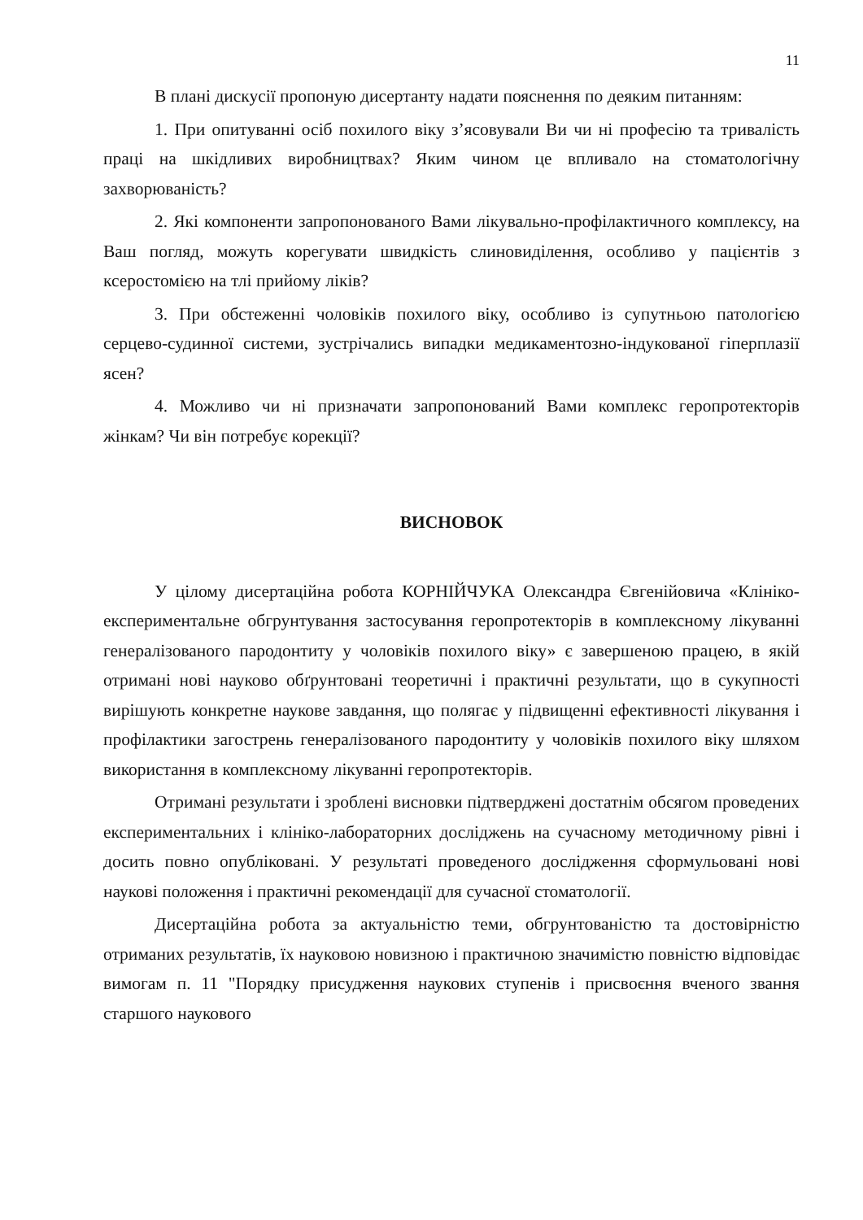11
В плані дискусії пропоную дисертанту надати пояснення по деяким питанням:
1. При опитуванні осіб похилого віку з’ясовували Ви чи ні професію та тривалість праці на шкідливих виробництвах? Яким чином це впливало на стоматологічну захворюваність?
2. Які компоненти запропонованого Вами лікувально-профілактичного комплексу, на Ваш погляд, можуть корегувати швидкість слиновиділення, особливо у пацієнтів з ксеростомією на тлі прийому ліків?
3. При обстеженні чоловіків похилого віку, особливо із супутньою патологією серцево-судинної системи, зустрічались випадки медикаментозно-індукованої гіперплазії ясен?
4. Можливо чи ні призначати запропонований Вами комплекс геропротекторів жінкам? Чи він потребує корекції?
ВИСНОВОК
У цілому дисертаційна робота КОРНІЙЧУКА Олександра Євгенійовича «Клініко-експериментальне обгрунтування застосування геропротекторів в комплексному лікуванні генералізованого пародонтиту у чоловіків похилого віку» є завершеною працею, в якій отримані нові науково обґрунтовані теоретичні і практичні результати, що в сукупності вирішують конкретне наукове завдання, що полягає у підвищенні ефективності лікування і профілактики загострень генералізованого пародонтиту у чоловіків похилого віку шляхом використання в комплексному лікуванні геропротекторів.
Отримані результати і зроблені висновки підтверджені достатнім обсягом проведених експериментальних і клініко-лабораторних досліджень на сучасному методичному рівні і досить повно опубліковані. У результаті проведеного дослідження сформульовані нові наукові положення і практичні рекомендації для сучасної стоматології.
Дисертаційна робота за актуальністю теми, обгрунтованістю та достовірністю отриманих результатів, їх науковою новизною і практичною значимістю повністю відповідає вимогам п. 11 "Порядку присудження наукових ступенів і присвоєння вченого звання старшого наукового